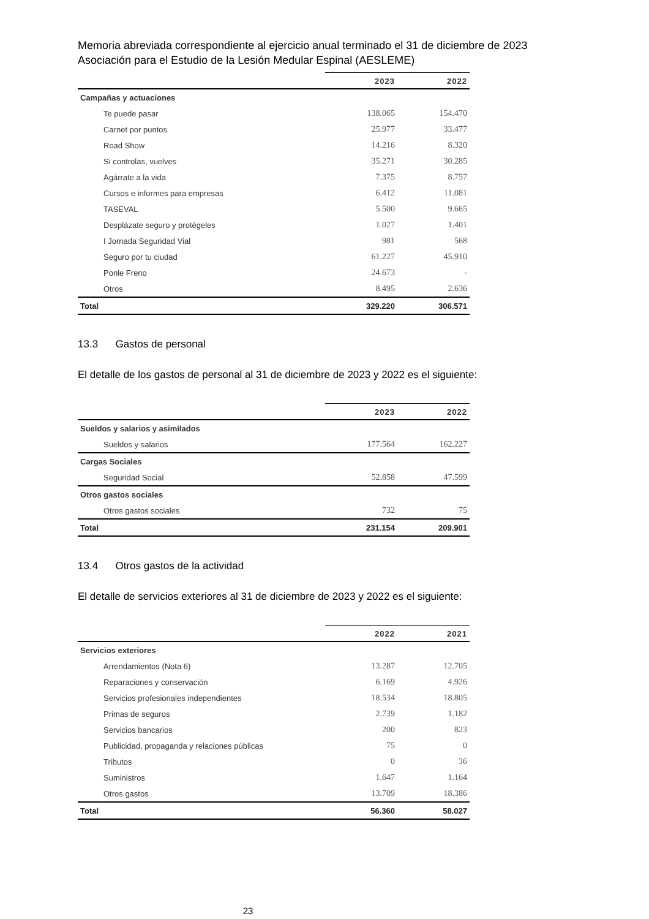Memoria abreviada correspondiente al ejercicio anual terminado el 31 de diciembre de 2023
Asociación para el Estudio de la Lesión Medular Espinal (AESLEME)
| | 2023 | 2022 |
| --- | --- | --- |
| Campañas y actuaciones | | |
| Te puede pasar | 138.065 | 154.470 |
| Carnet por puntos | 25.977 | 33.477 |
| Road Show | 14.216 | 8.320 |
| Si controlas, vuelves | 35.271 | 30.285 |
| Agárrate a la vida | 7.375 | 8.757 |
| Cursos e informes para empresas | 6.412 | 11.081 |
| TASEVAL | 5.500 | 9.665 |
| Desplázate seguro y protégeles | 1.027 | 1.401 |
| I Jornada Seguridad Vial | 981 | 568 |
| Seguro por tu ciudad | 61.227 | 45.910 |
| Ponle Freno | 24.673 | - |
| Otros | 8.495 | 2.636 |
| Total | 329.220 | 306.571 |
13.3 Gastos de personal
El detalle de los gastos de personal al 31 de diciembre de 2023 y 2022 es el siguiente:
| | 2023 | 2022 |
| --- | --- | --- |
| Sueldos y salarios y asimilados | | |
| Sueldos y salarios | 177.564 | 162.227 |
| Cargas Sociales | | |
| Seguridad Social | 52.858 | 47.599 |
| Otros gastos sociales | | |
| Otros gastos sociales | 732 | 75 |
| Total | 231.154 | 209.901 |
13.4 Otros gastos de la actividad
El detalle de servicios exteriores al 31 de diciembre de 2023 y 2022 es el siguiente:
| | 2022 | 2021 |
| --- | --- | --- |
| Servicios exteriores | | |
| Arrendamientos (Nota 6) | 13.287 | 12.705 |
| Reparaciones y conservación | 6.169 | 4.926 |
| Servicios profesionales independientes | 18.534 | 18.805 |
| Primas de seguros | 2.739 | 1.182 |
| Servicios bancarios | 200 | 823 |
| Publicidad, propaganda y relaciones públicas | 75 | 0 |
| Tributos | 0 | 36 |
| Suministros | 1.647 | 1.164 |
| Otros gastos | 13.709 | 18.386 |
| Total | 56.360 | 58.027 |
23